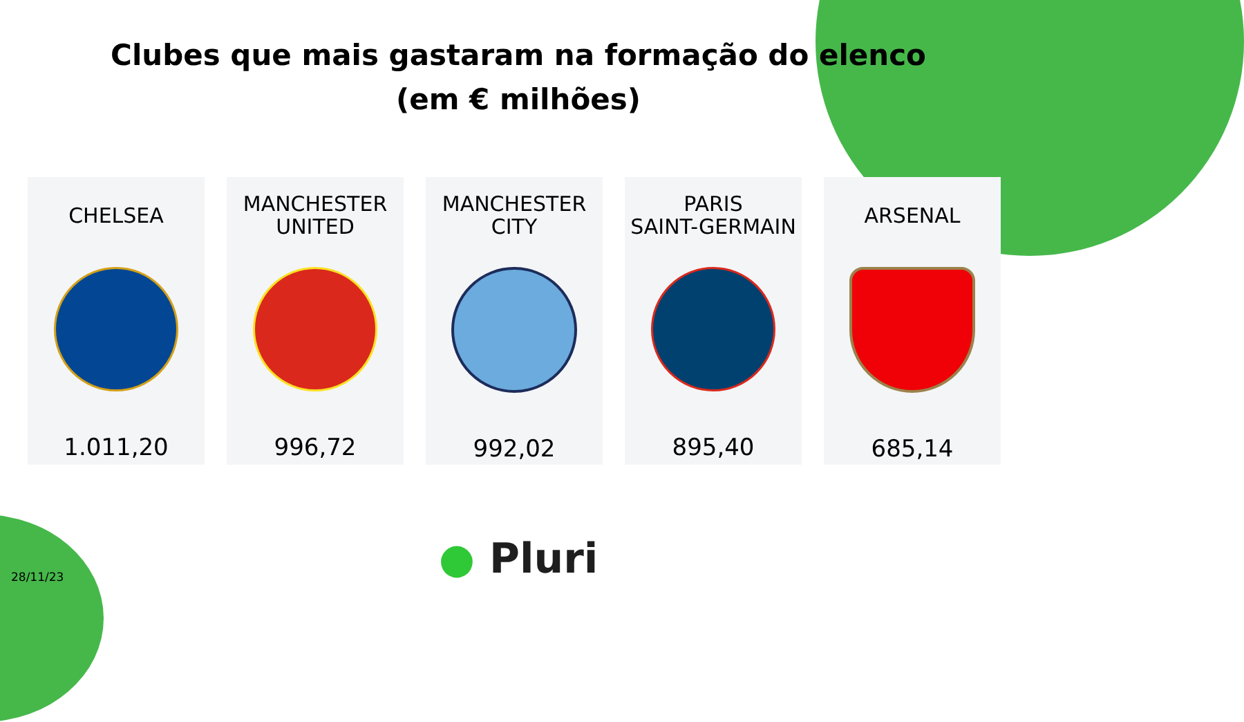Clubes que mais gastaram na formação do elenco
(em € milhões)
CHELSEA
1.011,20
MANCHESTER
UNITED
996,72
MANCHESTER
CITY
992,02
PARIS
SAINT-GERMAIN
895,40
ARSENAL
685,14
● Pluri
28/11/23